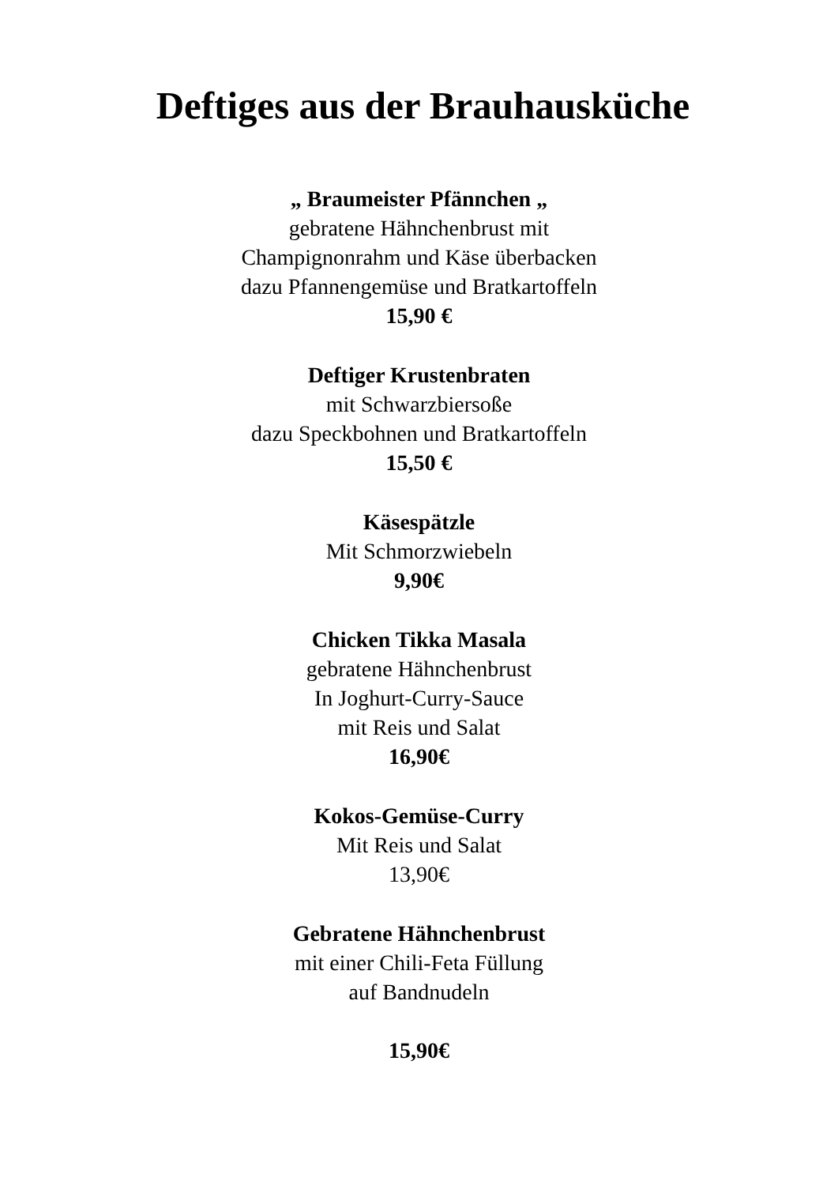Deftiges aus der Brauhausküche
„ Braumeister Pfännchen „
gebratene Hähnchenbrust mit
Champignonrahm und Käse überbacken
dazu Pfannengemüse und Bratkartoffeln
15,90 €
Deftiger Krustenbraten
mit Schwarzbiersoße
dazu Speckbohnen und Bratkartoffeln
15,50 €
Käsespätzle
Mit Schmorzwiebeln
9,90€
Chicken Tikka Masala
gebratene Hähnchenbrust
In Joghurt-Curry-Sauce
mit Reis und Salat
16,90€
Kokos-Gemüse-Curry
Mit Reis und Salat
13,90€
Gebratene Hähnchenbrust
mit einer Chili-Feta Füllung
auf Bandnudeln
15,90€